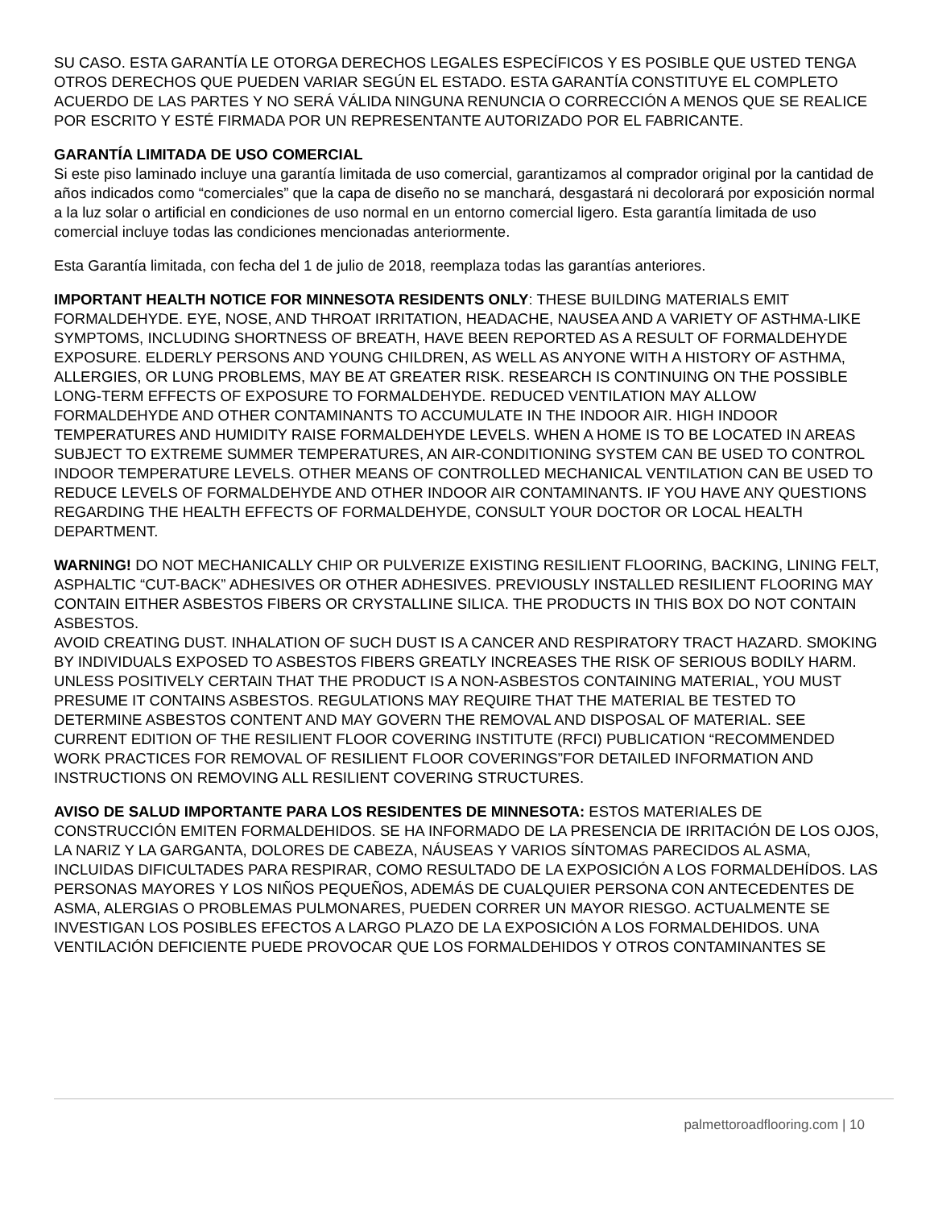SU CASO. ESTA GARANTÍA LE OTORGA DERECHOS LEGALES ESPECÍFICOS Y ES POSIBLE QUE USTED TENGA OTROS DERECHOS QUE PUEDEN VARIAR SEGÚN EL ESTADO. ESTA GARANTÍA CONSTITUYE EL COMPLETO ACUERDO DE LAS PARTES Y NO SERÁ VÁLIDA NINGUNA RENUNCIA O CORRECCIÓN A MENOS QUE SE REALICE POR ESCRITO Y ESTÉ FIRMADA POR UN REPRESENTANTE AUTORIZADO POR EL FABRICANTE.
GARANTÍA LIMITADA DE USO COMERCIAL
Si este piso laminado incluye una garantía limitada de uso comercial, garantizamos al comprador original por la cantidad de años indicados como “comerciales” que la capa de diseño no se manchará, desgastará ni decolorará por exposición normal a la luz solar o artificial en condiciones de uso normal en un entorno comercial ligero. Esta garantía limitada de uso comercial incluye todas las condiciones mencionadas anteriormente.
Esta Garantía limitada, con fecha del 1 de julio de 2018, reemplaza todas las garantías anteriores.
IMPORTANT HEALTH NOTICE FOR MINNESOTA RESIDENTS ONLY: THESE BUILDING MATERIALS EMIT FORMALDEHYDE. EYE, NOSE, AND THROAT IRRITATION, HEADACHE, NAUSEA AND A VARIETY OF ASTHMA-LIKE SYMPTOMS, INCLUDING SHORTNESS OF BREATH, HAVE BEEN REPORTED AS A RESULT OF FORMALDEHYDE EXPOSURE. ELDERLY PERSONS AND YOUNG CHILDREN, AS WELL AS ANYONE WITH A HISTORY OF ASTHMA, ALLERGIES, OR LUNG PROBLEMS, MAY BE AT GREATER RISK. RESEARCH IS CONTINUING ON THE POSSIBLE LONG-TERM EFFECTS OF EXPOSURE TO FORMALDEHYDE. REDUCED VENTILATION MAY ALLOW FORMALDEHYDE AND OTHER CONTAMINANTS TO ACCUMULATE IN THE INDOOR AIR. HIGH INDOOR TEMPERATURES AND HUMIDITY RAISE FORMALDEHYDE LEVELS. WHEN A HOME IS TO BE LOCATED IN AREAS SUBJECT TO EXTREME SUMMER TEMPERATURES, AN AIR-CONDITIONING SYSTEM CAN BE USED TO CONTROL INDOOR TEMPERATURE LEVELS. OTHER MEANS OF CONTROLLED MECHANICAL VENTILATION CAN BE USED TO REDUCE LEVELS OF FORMALDEHYDE AND OTHER INDOOR AIR CONTAMINANTS. IF YOU HAVE ANY QUESTIONS REGARDING THE HEALTH EFFECTS OF FORMALDEHYDE, CONSULT YOUR DOCTOR OR LOCAL HEALTH DEPARTMENT.
WARNING! DO NOT MECHANICALLY CHIP OR PULVERIZE EXISTING RESILIENT FLOORING, BACKING, LINING FELT, ASPHALTIC “CUT-BACK” ADHESIVES OR OTHER ADHESIVES. PREVIOUSLY INSTALLED RESILIENT FLOORING MAY CONTAIN EITHER ASBESTOS FIBERS OR CRYSTALLINE SILICA. THE PRODUCTS IN THIS BOX DO NOT CONTAIN ASBESTOS.
AVOID CREATING DUST. INHALATION OF SUCH DUST IS A CANCER AND RESPIRATORY TRACT HAZARD. SMOKING BY INDIVIDUALS EXPOSED TO ASBESTOS FIBERS GREATLY INCREASES THE RISK OF SERIOUS BODILY HARM. UNLESS POSITIVELY CERTAIN THAT THE PRODUCT IS A NON-ASBESTOS CONTAINING MATERIAL, YOU MUST PRESUME IT CONTAINS ASBESTOS. REGULATIONS MAY REQUIRE THAT THE MATERIAL BE TESTED TO DETERMINE ASBESTOS CONTENT AND MAY GOVERN THE REMOVAL AND DISPOSAL OF MATERIAL. SEE CURRENT EDITION OF THE RESILIENT FLOOR COVERING INSTITUTE (RFCI) PUBLICATION “RECOMMENDED WORK PRACTICES FOR REMOVAL OF RESILIENT FLOOR COVERINGS”FOR DETAILED INFORMATION AND INSTRUCTIONS ON REMOVING ALL RESILIENT COVERING STRUCTURES.
AVISO DE SALUD IMPORTANTE PARA LOS RESIDENTES DE MINNESOTA: ESTOS MATERIALES DE CONSTRUCCIÓN EMITEN FORMALDEHIDOS. SE HA INFORMADO DE LA PRESENCIA DE IRRITACIÓN DE LOS OJOS, LA NARIZ Y LA GARGANTA, DOLORES DE CABEZA, NÁUSEAS Y VARIOS SÍNTOMAS PARECIDOS AL ASMA, INCLUIDAS DIFICULTADES PARA RESPIRAR, COMO RESULTADO DE LA EXPOSICIÓN A LOS FORMALDEHÍDOS. LAS PERSONAS MAYORES Y LOS NIÑOS PEQUEÑOS, ADEMÁS DE CUALQUIER PERSONA CON ANTECEDENTES DE ASMA, ALERGIAS O PROBLEMAS PULMONARES, PUEDEN CORRER UN MAYOR RIESGO. ACTUALMENTE SE INVESTIGAN LOS POSIBLES EFECTOS A LARGO PLAZO DE LA EXPOSICIÓN A LOS FORMALDEHIDOS. UNA VENTILACIÓN DEFICIENTE PUEDE PROVOCAR QUE LOS FORMALDEHIDOS Y OTROS CONTAMINANTES SE
palmettoroadflooring.com | 10